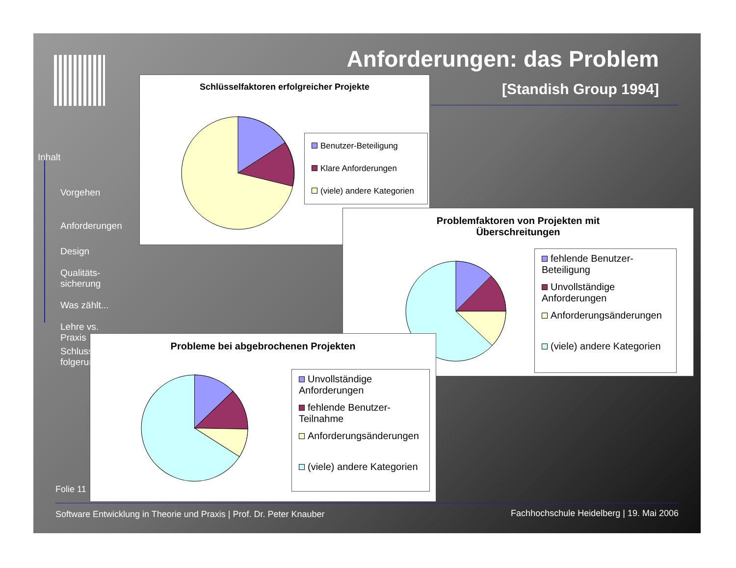Anforderungen: das Problem
[Standish Group 1994]
Inhalt
Vorgehen
Anforderungen
Design
Qualitäts-
sicherung
Was zählt...
Lehre vs.
Praxis
Schluss-
folgerung
Schlüsselfaktoren erfolgreicher Projekte
Benutzer-Beteiligung
Klare Anforderungen
(viele) andere Kategorien
Problemfaktoren von Projekten mit
Überschreitungen
fehlende Benutzer-
Beteiligung
Unvollständige
Anforderungen
Anforderungsänderungen
(viele) andere Kategorien
Probleme bei abgebrochenen Projekten
Unvollständige
Anforderungen
fehlende Benutzer-
Teilnahme
Anforderungsänderungen
(viele) andere Kategorien
Folie 11
Software Entwicklung in Theorie und Praxis | Prof. Dr. Peter Knauber
Fachhochschule Heidelberg | 19. Mai 2006